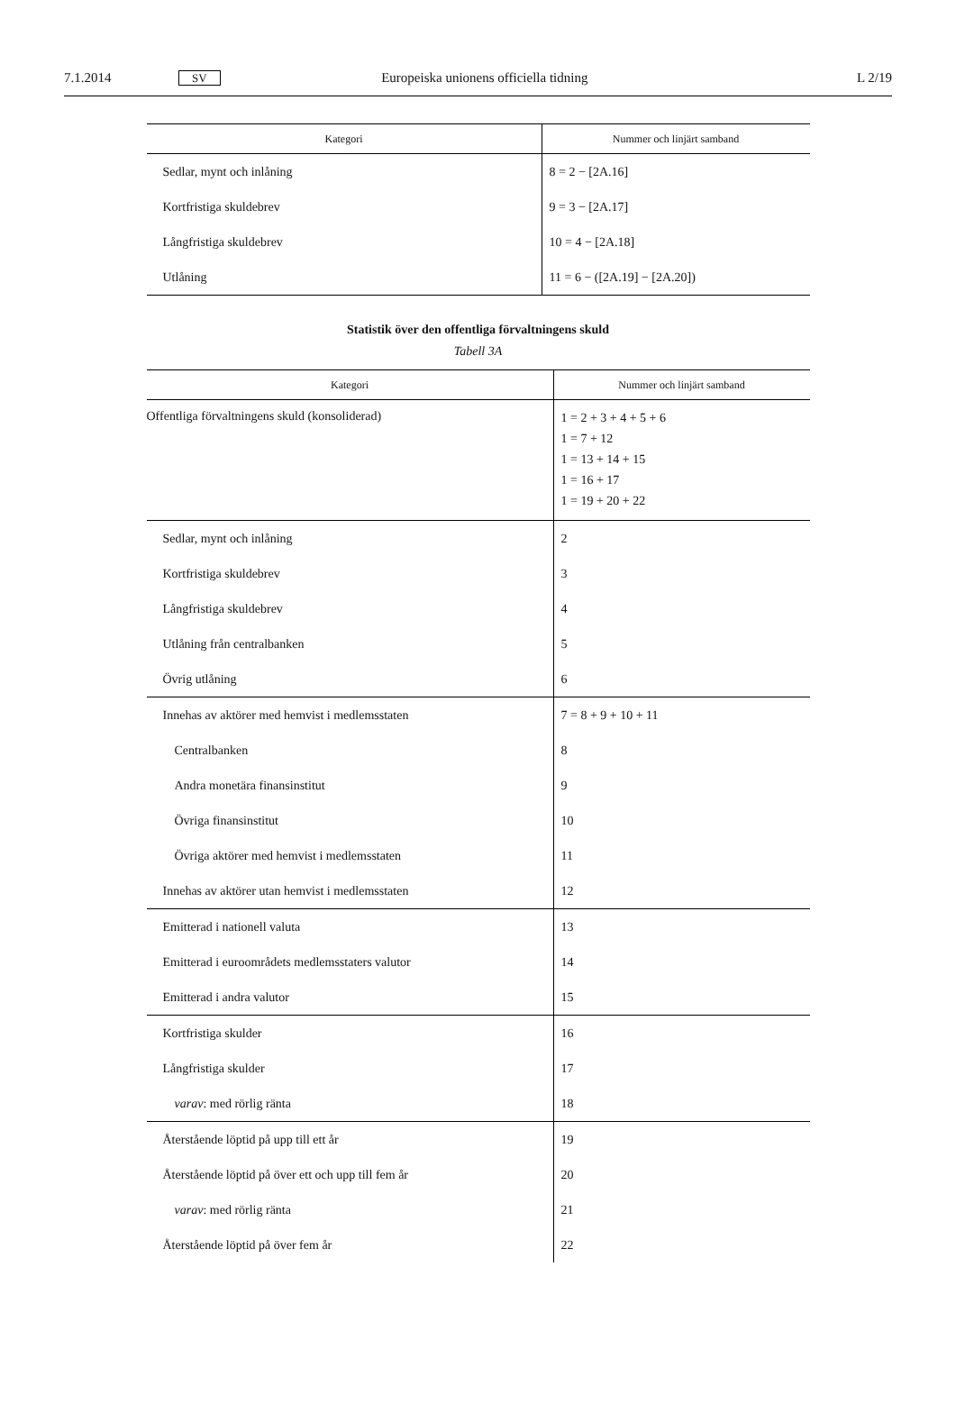7.1.2014 SV Europeiska unionens officiella tidning L 2/19
| Kategori | Nummer och linjärt samband |
| --- | --- |
| Sedlar, mynt och inlåning | 8 = 2 − [2A.16] |
| Kortfristiga skuldebrev | 9 = 3 − [2A.17] |
| Långfristiga skuldebrev | 10 = 4 − [2A.18] |
| Utlåning | 11 = 6 − ([2A.19] − [2A.20]) |
Statistik över den offentliga förvaltningens skuld
Tabell 3A
| Kategori | Nummer och linjärt samband |
| --- | --- |
| Offentliga förvaltningens skuld (konsoliderad) | 1 = 2 + 3 + 4 + 5 + 6 1 = 7 + 12 1 = 13 + 14 + 15 1 = 16 + 17 1 = 19 + 20 + 22 |
| Sedlar, mynt och inlåning | 2 |
| Kortfristiga skuldebrev | 3 |
| Långfristiga skuldebrev | 4 |
| Utlåning från centralbanken | 5 |
| Övrig utlåning | 6 |
| Innehas av aktörer med hemvist i medlemsstaten | 7 = 8 + 9 + 10 + 11 |
| Centralbanken | 8 |
| Andra monetära finansinstitut | 9 |
| Övriga finansinstitut | 10 |
| Övriga aktörer med hemvist i medlemsstaten | 11 |
| Innehas av aktörer utan hemvist i medlemsstaten | 12 |
| Emitterad i nationell valuta | 13 |
| Emitterad i euroområdets medlemsstaters valutor | 14 |
| Emitterad i andra valutor | 15 |
| Kortfristiga skulder | 16 |
| Långfristiga skulder | 17 |
| varav : med rörlig ränta | 18 |
| Återstående löptid på upp till ett år | 19 |
| Återstående löptid på över ett och upp till fem år | 20 |
| varav : med rörlig ränta | 21 |
| Återstående löptid på över fem år | 22 |